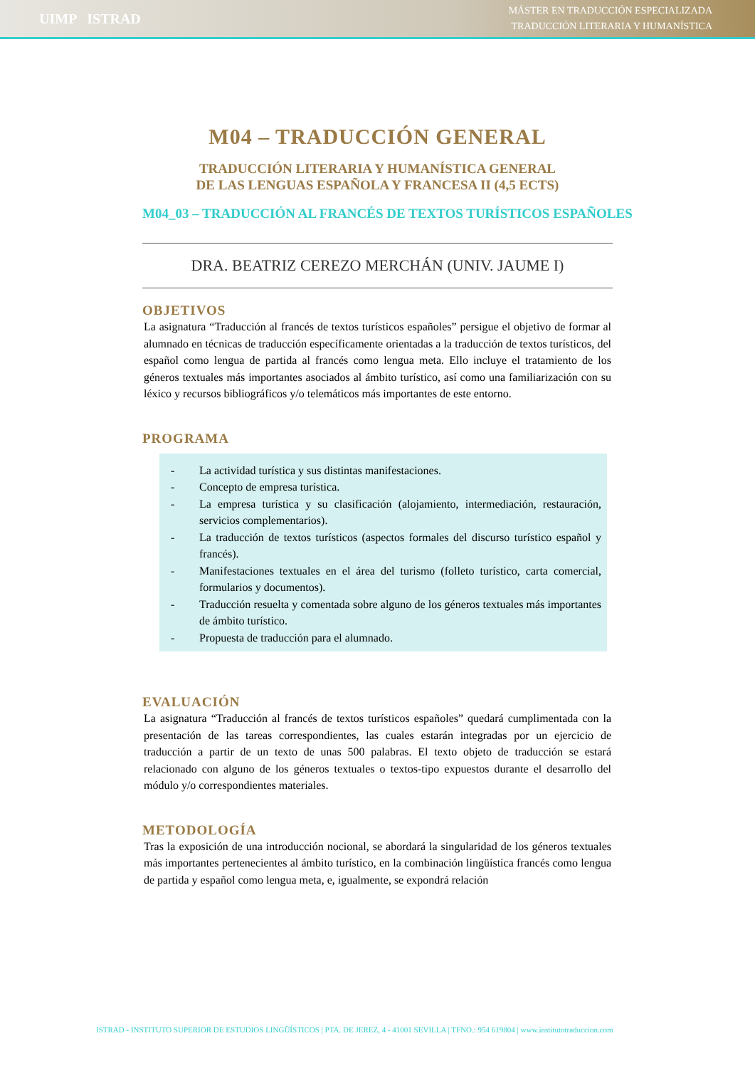UIMP ISTRAD
MÁSTER EN TRADUCCIÓN ESPECIALIZADA
TRADUCCIÓN LITERARIA Y HUMANÍSTICA
M04 – TRADUCCIÓN GENERAL
TRADUCCIÓN LITERARIA Y HUMANÍSTICA GENERAL
DE LAS LENGUAS ESPAÑOLA Y FRANCESA II (4,5 ECTS)
M04_03 – TRADUCCIÓN AL FRANCÉS DE TEXTOS TURÍSTICOS ESPAÑOLES
DRA. BEATRIZ CEREZO MERCHÁN (UNIV. JAUME I)
OBJETIVOS
La asignatura “Traducción al francés de textos turísticos españoles” persigue el objetivo de formar al alumnado en técnicas de traducción específicamente orientadas a la traducción de textos turísticos, del español como lengua de partida al francés como lengua meta. Ello incluye el tratamiento de los géneros textuales más importantes asociados al ámbito turístico, así como una familiarización con su léxico y recursos bibliográficos y/o telemáticos más importantes de este entorno.
PROGRAMA
- La actividad turística y sus distintas manifestaciones.
- Concepto de empresa turística.
- La empresa turística y su clasificación (alojamiento, intermediación, restauración, servicios complementarios).
- La traducción de textos turísticos (aspectos formales del discurso turístico español y francés).
- Manifestaciones textuales en el área del turismo (folleto turístico, carta comercial, formularios y documentos).
- Traducción resuelta y comentada sobre alguno de los géneros textuales más importantes de ámbito turístico.
- Propuesta de traducción para el alumnado.
EVALUACIÓN
La asignatura “Traducción al francés de textos turísticos españoles” quedará cumplimentada con la presentación de las tareas correspondientes, las cuales estarán integradas por un ejercicio de traducción a partir de un texto de unas 500 palabras. El texto objeto de traducción se estará relacionado con alguno de los géneros textuales o textos-tipo expuestos durante el desarrollo del módulo y/o correspondientes materiales.
METODOLOGÍA
Tras la exposición de una introducción nocional, se abordará la singularidad de los géneros textuales más importantes pertenecientes al ámbito turístico, en la combinación lingüística francés como lengua de partida y español como lengua meta, e, igualmente, se expondrá relación
ISTRAD - INSTITUTO SUPERIOR DE ESTUDIOS LINGÜÍSTICOS | PTA. DE JEREZ, 4 - 41001 SEVILLA | TFNO.: 954 619804 | www.institutotraduccion.com